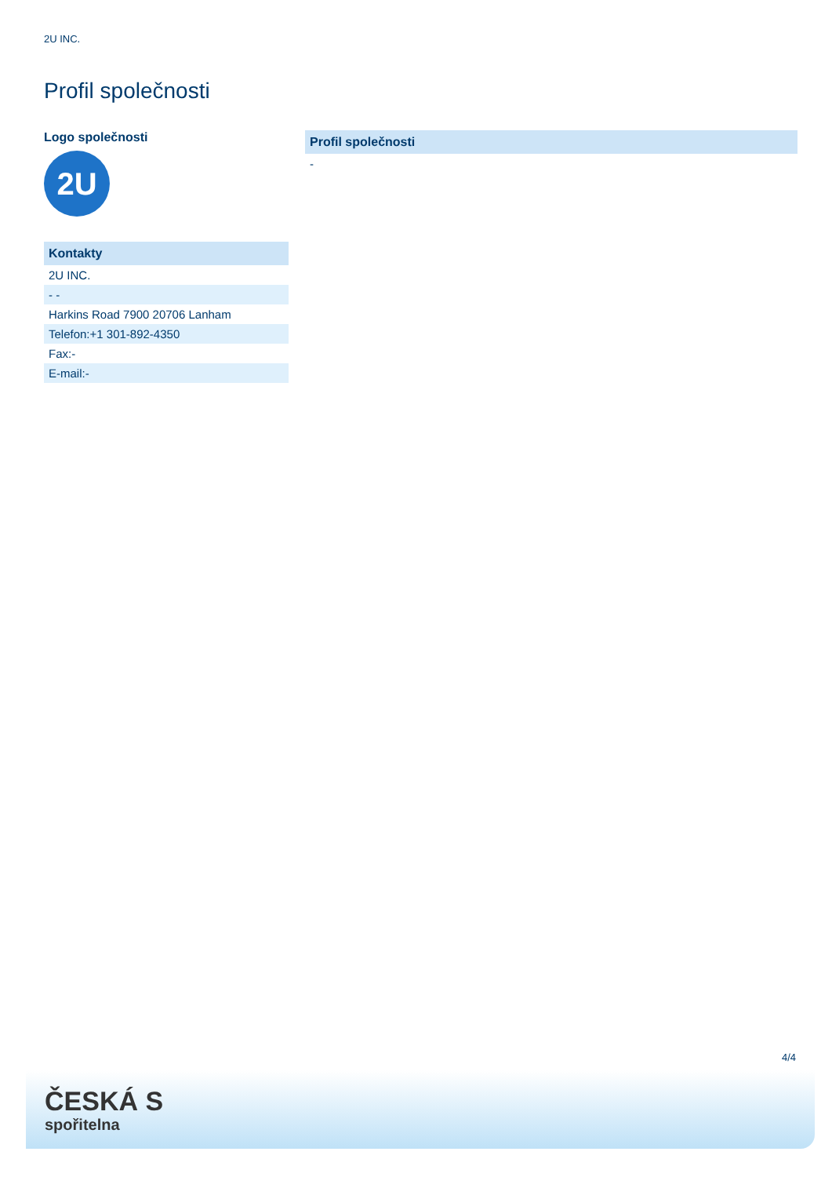2U INC.
Profil společnosti
Logo společnosti
2U
| Kontakty |
| --- |
| 2U INC. |
| - - |
| Harkins Road 7900 20706 Lanham |
| Telefon:+1 301-892-4350 |
| Fax:- |
| E-mail:- |
| Profil společnosti |
| --- |
| - |
4/4
ČESKÁ S
spořitelna